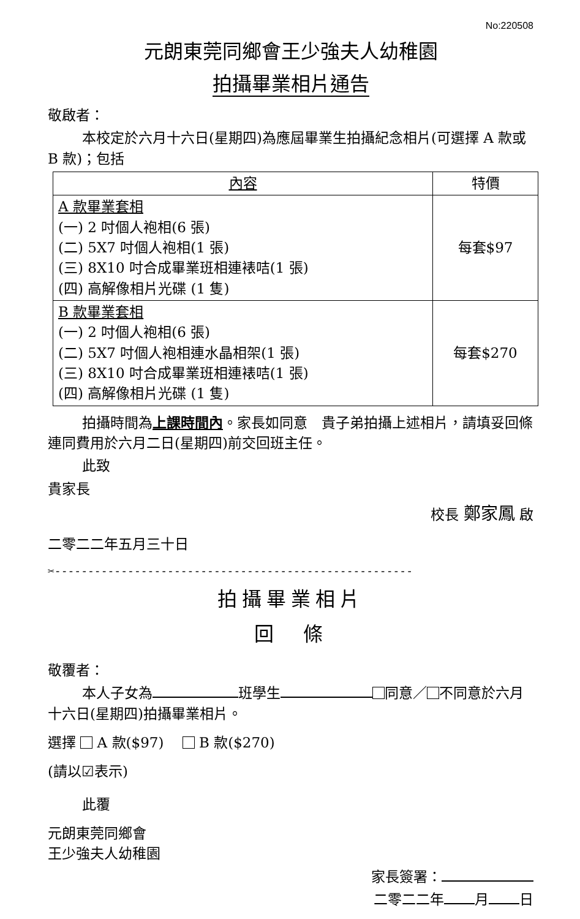No:220508
元朗東莞同鄉會王少強夫人幼稚園
拍攝畢業相片通告
敬啟者：
本校定於六月十六日(星期四)為應屆畢業生拍攝紀念相片(可選擇 A 款或 B 款)；包括
| 內容 | 特價 |
| --- | --- |
| A 款畢業套相 (一) 2 吋個人袍相(6 張) (二) 5X7 吋個人袍相(1 張) (三) 8X10 吋合成畢業班相連裱咭(1 張) (四) 高解像相片光碟 (1 隻) | 每套$97 |
| B 款畢業套相 (一) 2 吋個人袍相(6 張) (二) 5X7 吋個人袍相連水晶相架(1 張) (三) 8X10 吋合成畢業班相連裱咭(1 張) (四) 高解像相片光碟 (1 隻) | 每套$270 |
拍攝時間為上課時間內。家長如同意　貴子弟拍攝上述相片，請填妥回條連同費用於六月二日(星期四)前交回班主任。
此致
貴家長
校長 鄭家鳳 啟
二零二二年五月三十日
✂------------------------------------------------------
拍攝畢業相片
回　條
敬覆者：
本人子女為 班學生 同意／ 不同意於六月十六日(星期四)拍攝畢業相片。
選擇 A 款($97)　 B 款($270)
(請以☑表示)
此覆
元朗東莞同鄉會
王少強夫人幼稚園
家長簽署：
二零二二年 月 日